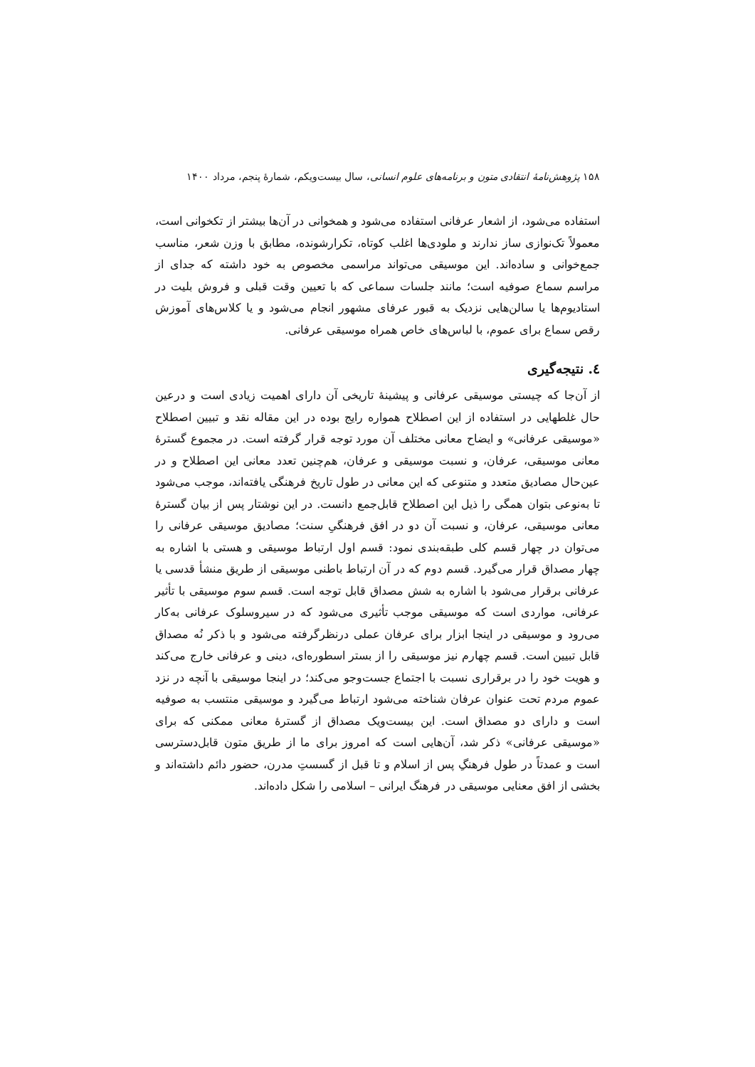۱۵۸ پژوهش‌نامهٔ انتقادی متون و برنامه‌های علوم انسانی، سال بیست‌ویکم، شمارهٔ پنجم، مرداد ۱۴۰۰
استفاده می‌شود، از اشعار عرفانی استفاده می‌شود و همخوانی در آن‌ها بیشتر از تکخوانی است، معمولاً تک‌نوازی ساز ندارند و ملودی‌ها اغلب کوتاه، تکرارشونده، مطابق با وزن شعر، مناسب جمع‌خوانی و ساده‌اند. این موسیقی می‌تواند مراسمی مخصوص به خود داشته که جدای از مراسم سماع صوفیه است؛ مانند جلسات سماعی که با تعیین وقت قبلی و فروش بلیت در استادیوم‌ها یا سالن‌هایی نزدیک به قبور عرفای مشهور انجام می‌شود و یا کلاس‌های آموزش رقص سماع برای عموم، با لباس‌های خاص همراه موسیقی عرفانی.
٤. نتیجه‌گیری
از آن‌جا که چیستی موسیقی عرفانی و پیشینهٔ تاریخی آن دارای اهمیت زیادی است و درعین حال غلطهایی در استفاده از این اصطلاح همواره رایج بوده در این مقاله نقد و تبیین اصطلاح «موسیقی عرفانی» و ایضاح معانی مختلف آن مورد توجه قرار گرفته است. در مجموع گسترهٔ معانی موسیقی، عرفان، و نسبت موسیقی و عرفان، هم‌چنین تعدد معانی این اصطلاح و در عین‌حال مصادیق متعدد و متنوعی که این معانی در طول تاریخ فرهنگی یافته‌اند، موجب می‌شود تا به‌نوعی بتوان همگی را ذیل این اصطلاح قابل‌جمع دانست. در این نوشتار پس از بیان گسترهٔ معانی موسیقی، عرفان، و نسبت آن دو در افق فرهنگیِ سنت؛ مصادیق موسیقی عرفانی را می‌توان در چهار قسم کلی طبقه‌بندی نمود: قسم اول ارتباط موسیقی و هستی با اشاره به چهار مصداق قرار می‌گیرد. قسم دوم که در آن ارتباط باطنی موسیقی از طریق منشأ قدسی یا عرفانی برقرار می‌شود با اشاره به شش مصداق قابل توجه است. قسم سوم موسیقی با تأثیر عرفانی، مواردی است که موسیقی موجب تأثیری می‌شود که در سیروسلوک عرفانی به‌کار می‌رود و موسیقی در اینجا ابزار برای عرفان عملی درنظرگرفته می‌شود و با ذکر نُه مصداق قابل تبیین است. قسم چهارم نیز موسیقی را از بستر اسطوره‌ای، دینی و عرفانی خارج می‌کند و هویت خود را در برقراری نسبت با اجتماع جست‌وجو می‌کند؛ در اینجا موسیقی با آنچه در نزد عموم مردم تحت عنوان عرفان شناخته می‌شود ارتباط می‌گیرد و موسیقی منتسب به صوفیه است و دارای دو مصداق است. این بیست‌ویک مصداق از گسترهٔ معانی ممکنی که برای «موسیقی عرفانی» ذکر شد، آن‌هایی است که امروز برای ما از طریق متون قابل‌دسترسی است و عمدتاً در طول فرهنگِ پس از اسلام و تا قبل از گسستِ مدرن، حضور دائم داشته‌اند و بخشی از افق معنایی موسیقی در فرهنگ ایرانی – اسلامی را شکل داده‌اند.